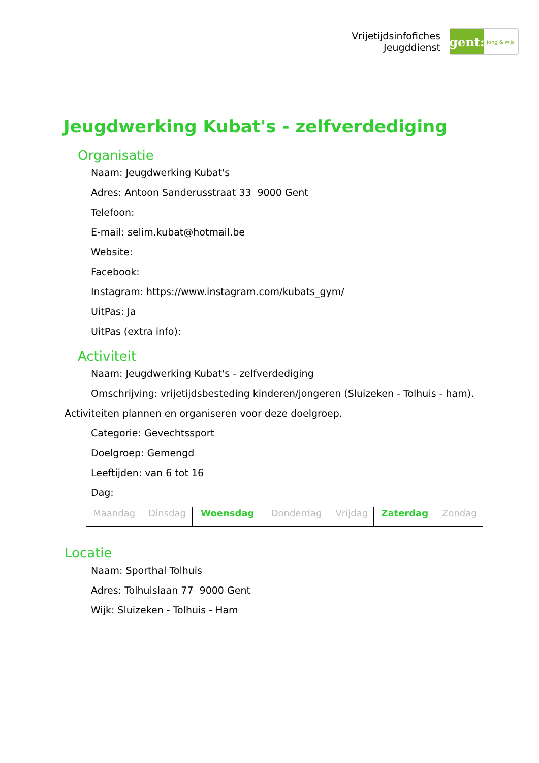Vrijetijdsinfofiches
Jeugddienst
gent:
jong & wijs
Jeugdwerking Kubat's - zelfverdediging
Organisatie
Naam: Jeugdwerking Kubat's
Adres: Antoon Sanderusstraat 33 9000 Gent
Telefoon:
E-mail: selim.kubat@hotmail.be
Website:
Facebook:
Instagram: https://www.instagram.com/kubats_gym/
UitPas: Ja
UitPas (extra info):
Activiteit
Naam: Jeugdwerking Kubat's - zelfverdediging
Omschrijving: vrijetijdsbesteding kinderen/jongeren (Sluizeken - Tolhuis - ham).
Activiteiten plannen en organiseren voor deze doelgroep.
Categorie: Gevechtssport
Doelgroep: Gemengd
Leeftijden: van 6 tot 16
Dag:
| Maandag | Dinsdag | Woensdag | Donderdag | Vrijdag | Zaterdag | Zondag |
Locatie
Naam: Sporthal Tolhuis
Adres: Tolhuislaan 77 9000 Gent
Wijk: Sluizeken - Tolhuis - Ham